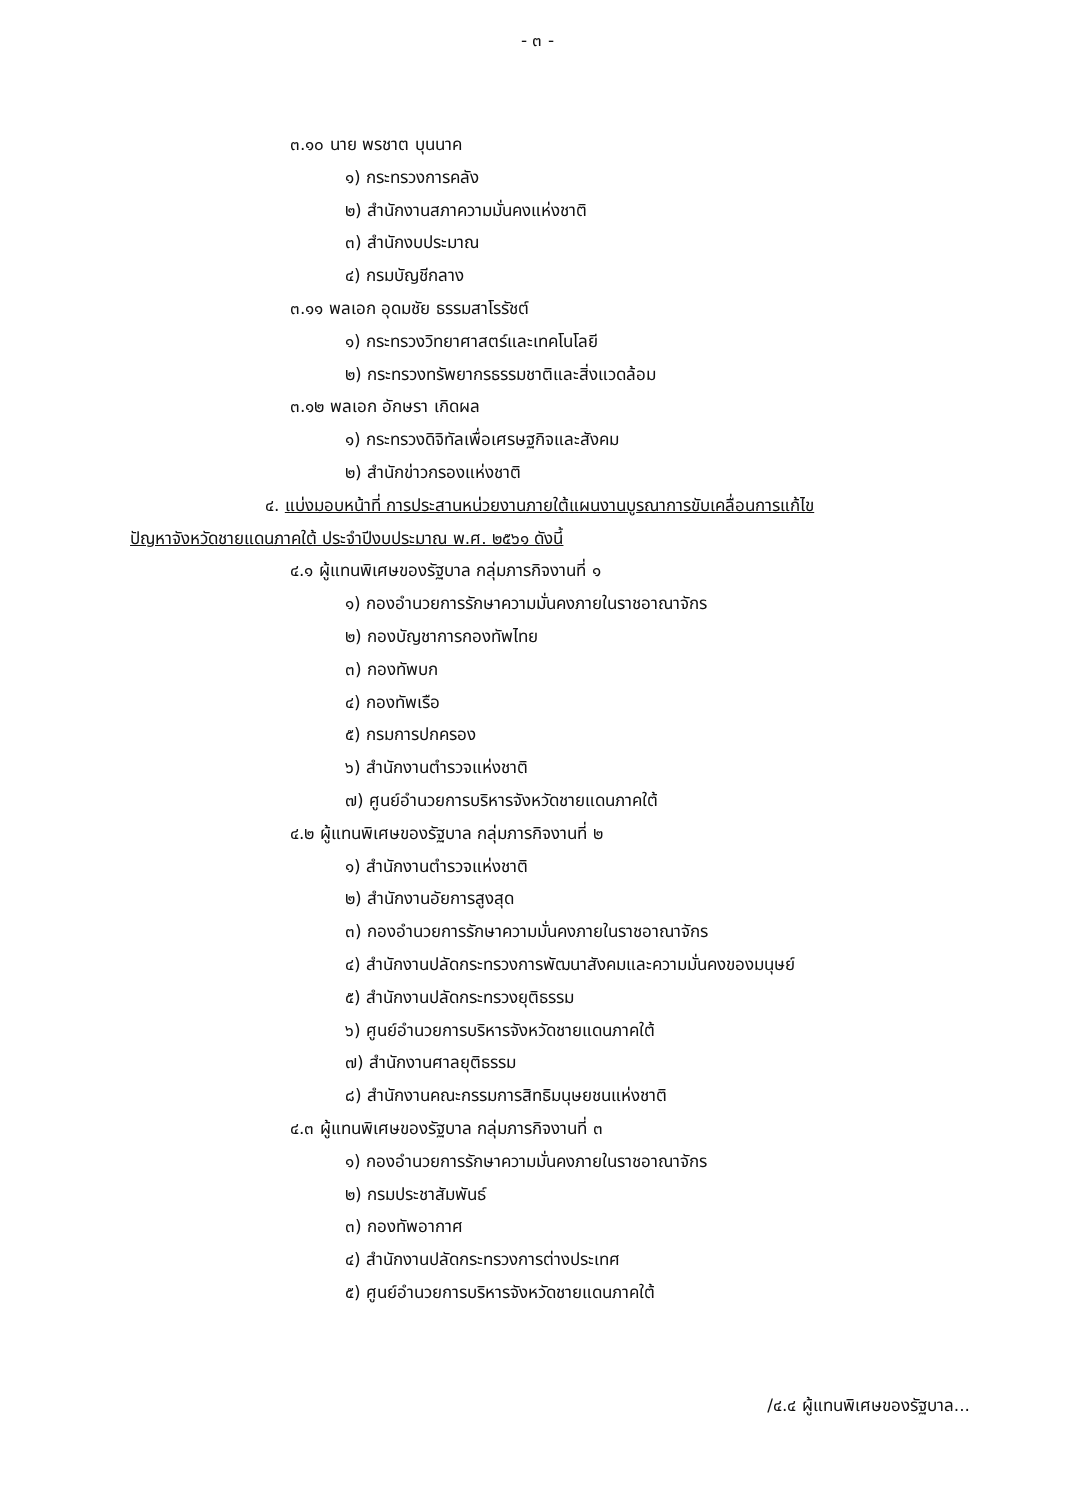- ๓ -
๓.๑๐ นาย พรชาต บุนนาค
๑) กระทรวงการคลัง
๒) สำนักงานสภาความมั่นคงแห่งชาติ
๓) สำนักงบประมาณ
๔) กรมบัญชีกลาง
๓.๑๑ พลเอก อุดมชัย ธรรมสาโรรัชต์
๑) กระทรวงวิทยาศาสตร์และเทคโนโลยี
๒) กระทรวงทรัพยากรธรรมชาติและสิ่งแวดล้อม
๓.๑๒ พลเอก อักษรา เกิดผล
๑) กระทรวงดิจิทัลเพื่อเศรษฐกิจและสังคม
๒) สำนักข่าวกรองแห่งชาติ
๔. แบ่งมอบหน้าที่ การประสานหน่วยงานภายใต้แผนงานบูรณาการขับเคลื่อนการแก้ไข
ปัญหาจังหวัดชายแดนภาคใต้ ประจำปีงบประมาณ พ.ศ. ๒๕๖๑ ดังนี้
๔.๑ ผู้แทนพิเศษของรัฐบาล กลุ่มภารกิจงานที่ ๑
๑) กองอำนวยการรักษาความมั่นคงภายในราชอาณาจักร
๒) กองบัญชาการกองทัพไทย
๓) กองทัพบก
๔) กองทัพเรือ
๕) กรมการปกครอง
๖) สำนักงานตำรวจแห่งชาติ
๗) ศูนย์อำนวยการบริหารจังหวัดชายแดนภาคใต้
๔.๒ ผู้แทนพิเศษของรัฐบาล กลุ่มภารกิจงานที่ ๒
๑) สำนักงานตำรวจแห่งชาติ
๒) สำนักงานอัยการสูงสุด
๓) กองอำนวยการรักษาความมั่นคงภายในราชอาณาจักร
๔) สำนักงานปลัดกระทรวงการพัฒนาสังคมและความมั่นคงของมนุษย์
๕) สำนักงานปลัดกระทรวงยุติธรรม
๖) ศูนย์อำนวยการบริหารจังหวัดชายแดนภาคใต้
๗) สำนักงานศาลยุติธรรม
๘) สำนักงานคณะกรรมการสิทธิมนุษยชนแห่งชาติ
๔.๓ ผู้แทนพิเศษของรัฐบาล กลุ่มภารกิจงานที่ ๓
๑) กองอำนวยการรักษาความมั่นคงภายในราชอาณาจักร
๒) กรมประชาสัมพันธ์
๓) กองทัพอากาศ
๔) สำนักงานปลัดกระทรวงการต่างประเทศ
๕) ศูนย์อำนวยการบริหารจังหวัดชายแดนภาคใต้
/๔.๔ ผู้แทนพิเศษของรัฐบาล...